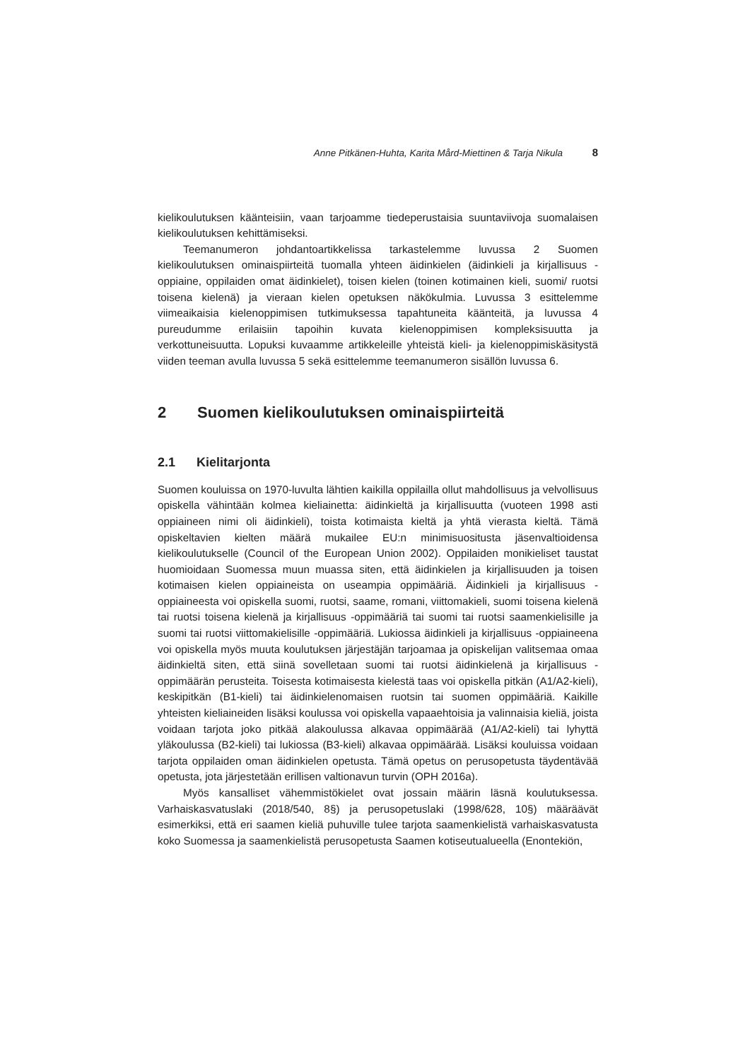Anne Pitkänen-Huhta, Karita Mård-Miettinen & Tarja Nikula 8
kielikoulutuksen käänteisiin, vaan tarjoamme tiedeperustaisia suuntaviivoja suomalaisen kielikoulutuksen kehittämiseksi.
Teemanumeron johdantoartikkelissa tarkastelemme luvussa 2 Suomen kielikoulutuksen ominaispiirteitä tuomalla yhteen äidinkielen (äidinkieli ja kirjallisuus -oppiaine, oppilaiden omat äidinkielet), toisen kielen (toinen kotimainen kieli, suomi/ ruotsi toisena kielenä) ja vieraan kielen opetuksen näkökulmia. Luvussa 3 esittelemme viimeaikaisia kielenoppimisen tutkimuksessa tapahtuneita käänteitä, ja luvussa 4 pureudumme erilaisiin tapoihin kuvata kielenoppimisen kompleksisuutta ja verkottuneisuutta. Lopuksi kuvaamme artikkeleille yhteistä kieli- ja kielenoppimiskäsitystä viiden teeman avulla luvussa 5 sekä esittelemme teemanumeron sisällön luvussa 6.
2 Suomen kielikoulutuksen ominaispiirteitä
2.1 Kielitarjonta
Suomen kouluissa on 1970-luvulta lähtien kaikilla oppilailla ollut mahdollisuus ja velvollisuus opiskella vähintään kolmea kieliainetta: äidinkieltä ja kirjallisuutta (vuoteen 1998 asti oppiaineen nimi oli äidinkieli), toista kotimaista kieltä ja yhtä vierasta kieltä. Tämä opiskeltavien kielten määrä mukailee EU:n minimisuositusta jäsenvaltioidensa kielikoulutukselle (Council of the European Union 2002). Oppilaiden monikieliset taustat huomioidaan Suomessa muun muassa siten, että äidinkielen ja kirjallisuuden ja toisen kotimaisen kielen oppiaineista on useampia oppimääriä. Äidinkieli ja kirjallisuus -oppiaineesta voi opiskella suomi, ruotsi, saame, romani, viittomakieli, suomi toisena kielenä tai ruotsi toisena kielenä ja kirjallisuus -oppimääriä tai suomi tai ruotsi saamenkielisille ja suomi tai ruotsi viittomakielisille -oppimääriä. Lukiossa äidinkieli ja kirjallisuus -oppiaineena voi opiskella myös muuta koulutuksen järjestäjän tarjoamaa ja opiskelijan valitsemaa omaa äidinkieltä siten, että siinä sovelletaan suomi tai ruotsi äidinkielenä ja kirjallisuus -oppimäärän perusteita. Toisesta kotimaisesta kielestä taas voi opiskella pitkän (A1/A2-kieli), keskipitkän (B1-kieli) tai äidinkielenomaisen ruotsin tai suomen oppimääriä. Kaikille yhteisten kieliaineiden lisäksi koulussa voi opiskella vapaaehtoisia ja valinnaisia kieliä, joista voidaan tarjota joko pitkää alakoulussa alkavaa oppimäärää (A1/A2-kieli) tai lyhyttä yläkoulussa (B2-kieli) tai lukiossa (B3-kieli) alkavaa oppimäärää. Lisäksi kouluissa voidaan tarjota oppilaiden oman äidinkielen opetusta. Tämä opetus on perusopetusta täydentävää opetusta, jota järjestetään erillisen valtionavun turvin (OPH 2016a).
Myös kansalliset vähemmistökielet ovat jossain määrin läsnä koulutuksessa. Varhaiskasvatuslaki (2018/540, 8§) ja perusopetuslaki (1998/628, 10§) määräävät esimerkiksi, että eri saamen kieliä puhuville tulee tarjota saamenkielistä varhaiskasvatusta koko Suomessa ja saamenkielistä perusopetusta Saamen kotiseutualueella (Enontekiön,